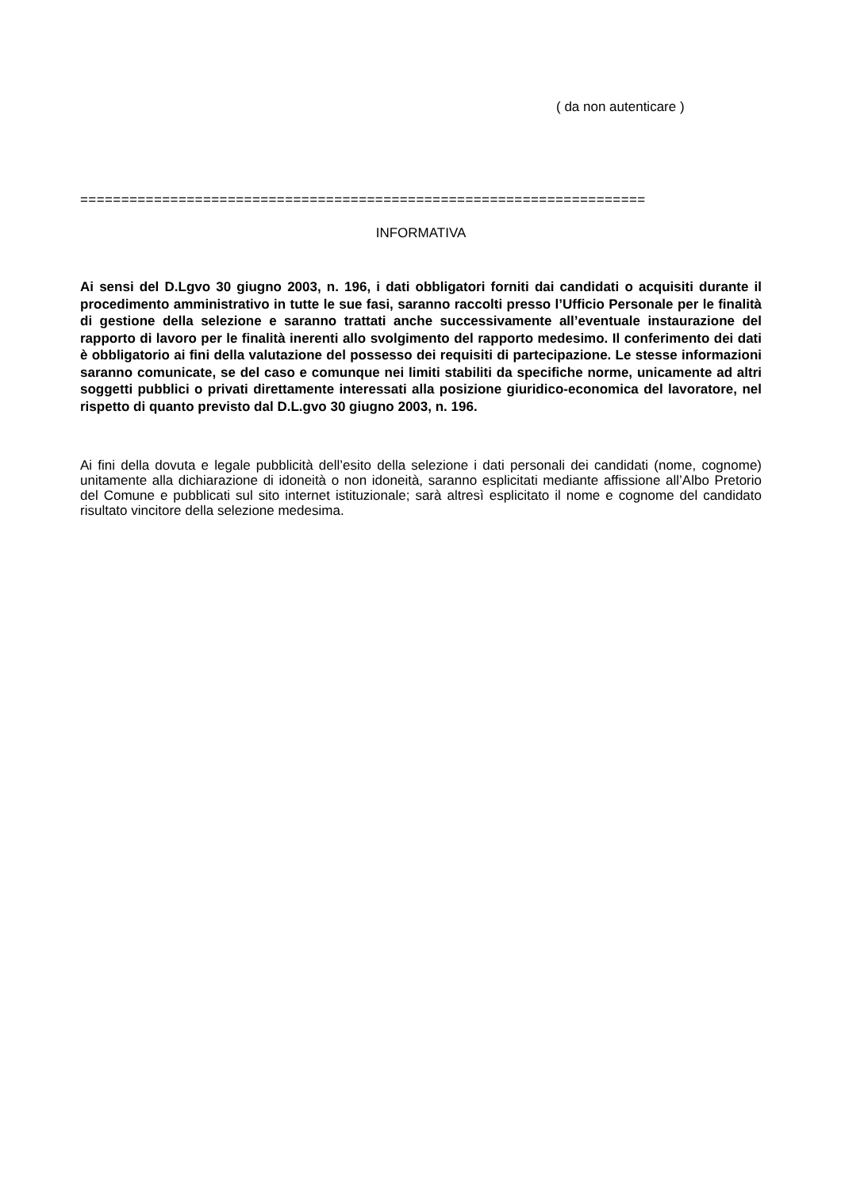( da non autenticare )
=====================================================================
INFORMATIVA
Ai sensi del D.Lgvo 30 giugno 2003, n. 196, i dati obbligatori forniti dai candidati o acquisiti durante il procedimento amministrativo in tutte le sue fasi, saranno raccolti presso l’Ufficio Personale per le finalità di gestione della selezione e saranno trattati anche successivamente all’eventuale instaurazione del rapporto di lavoro per le finalità inerenti allo svolgimento del rapporto medesimo. Il conferimento dei dati è obbligatorio ai fini della valutazione del possesso dei requisiti di partecipazione. Le stesse informazioni saranno comunicate, se del caso e comunque nei limiti stabiliti da specifiche norme, unicamente ad altri soggetti pubblici o privati direttamente interessati alla posizione giuridico-economica del lavoratore, nel rispetto di quanto previsto dal D.L.gvo 30 giugno 2003, n. 196.
Ai fini della dovuta e legale pubblicità dell’esito della selezione i dati personali dei candidati (nome, cognome) unitamente alla dichiarazione di idoneità o non idoneità, saranno esplicitati mediante affissione all’Albo Pretorio del Comune e pubblicati sul sito internet istituzionale; sarà altresì esplicitato il nome e cognome del candidato risultato vincitore della selezione medesima.